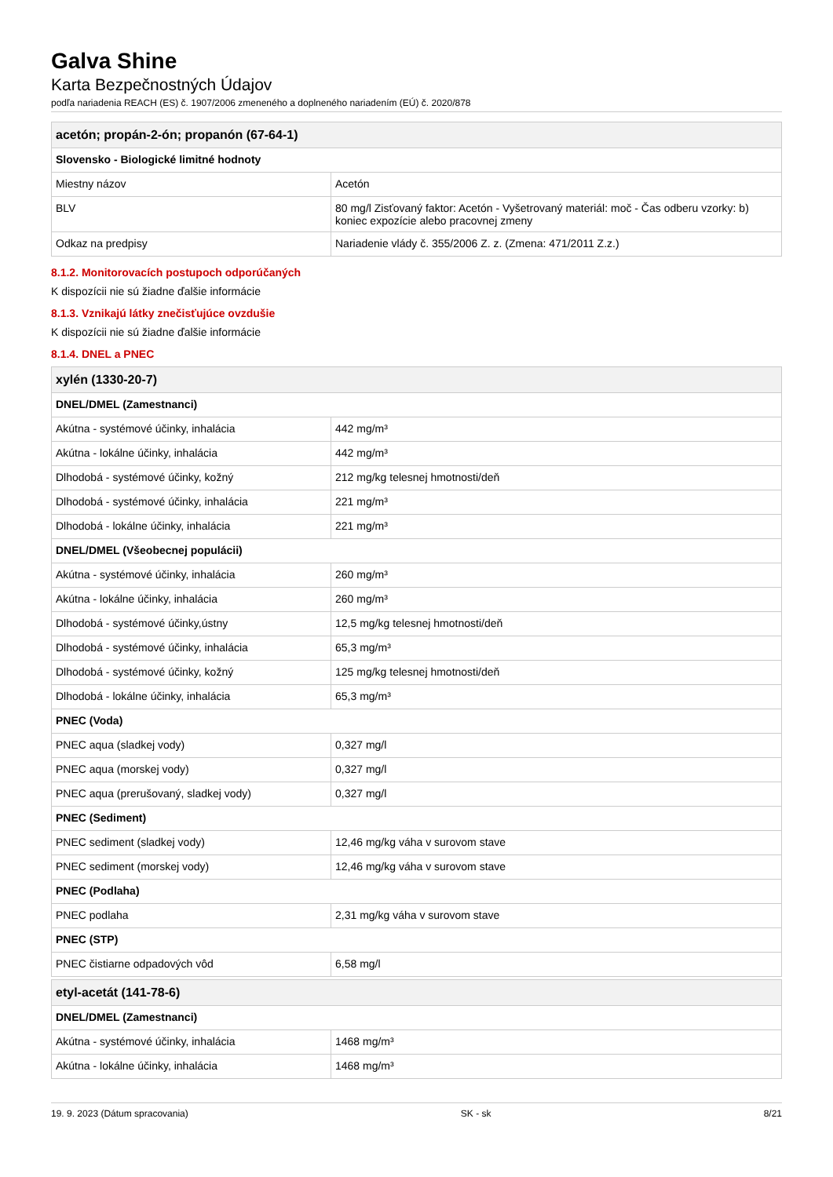Galva Shine
Karta Bezpečnostných Údajov
podľa nariadenia REACH (ES) č. 1907/2006 zmeneného a doplneného nariadením (EÚ) č. 2020/878
| acetón; propán-2-ón; propanón (67-64-1) | |
| --- | --- |
| Slovensko - Biologické limitné hodnoty | |
| Miestny názov | Acetón |
| BLV | 80 mg/l Zisťovaný faktor: Acetón - Vyšetrovaný materiál: moč - Čas odberu vzorky: b) koniec expozície alebo pracovnej zmeny |
| Odkaz na predpisy | Nariadenie vlády č. 355/2006 Z. z. (Zmena: 471/2011 Z.z.) |
8.1.2. Monitorovacích postupoch odporúčaných
K dispozícii nie sú žiadne ďalšie informácie
8.1.3. Vznikajú látky znečisťujúce ovzdušie
K dispozícii nie sú žiadne ďalšie informácie
8.1.4. DNEL a PNEC
| xylén (1330-20-7) | |
| --- | --- |
| DNEL/DMEL (Zamestnanci) | |
| Akútna - systémové účinky, inhalácia | 442 mg/m³ |
| Akútna - lokálne účinky, inhalácia | 442 mg/m³ |
| Dlhodobá - systémové účinky, kožný | 212 mg/kg telesnej hmotnosti/deň |
| Dlhodobá - systémové účinky, inhalácia | 221 mg/m³ |
| Dlhodobá - lokálne účinky, inhalácia | 221 mg/m³ |
| DNEL/DMEL (Všeobecnej populácii) | |
| Akútna - systémové účinky, inhalácia | 260 mg/m³ |
| Akútna - lokálne účinky, inhalácia | 260 mg/m³ |
| Dlhodobá - systémové účinky,ústny | 12,5 mg/kg telesnej hmotnosti/deň |
| Dlhodobá - systémové účinky, inhalácia | 65,3 mg/m³ |
| Dlhodobá - systémové účinky, kožný | 125 mg/kg telesnej hmotnosti/deň |
| Dlhodobá - lokálne účinky, inhalácia | 65,3 mg/m³ |
| PNEC (Voda) | |
| PNEC aqua (sladkej vody) | 0,327 mg/l |
| PNEC aqua (morskej vody) | 0,327 mg/l |
| PNEC aqua (prerušovaný, sladkej vody) | 0,327 mg/l |
| PNEC (Sediment) | |
| PNEC sediment (sladkej vody) | 12,46 mg/kg váha v surovom stave |
| PNEC sediment (morskej vody) | 12,46 mg/kg váha v surovom stave |
| PNEC (Podlaha) | |
| PNEC podlaha | 2,31 mg/kg váha v surovom stave |
| PNEC (STP) | |
| PNEC čistiarne odpadových vôd | 6,58 mg/l |
| etyl-acetát (141-78-6) | |
| --- | --- |
| DNEL/DMEL (Zamestnanci) | |
| Akútna - systémové účinky, inhalácia | 1468 mg/m³ |
| Akútna - lokálne účinky, inhalácia | 1468 mg/m³ |
19. 9. 2023 (Dátum spracovania) SK - sk 8/21